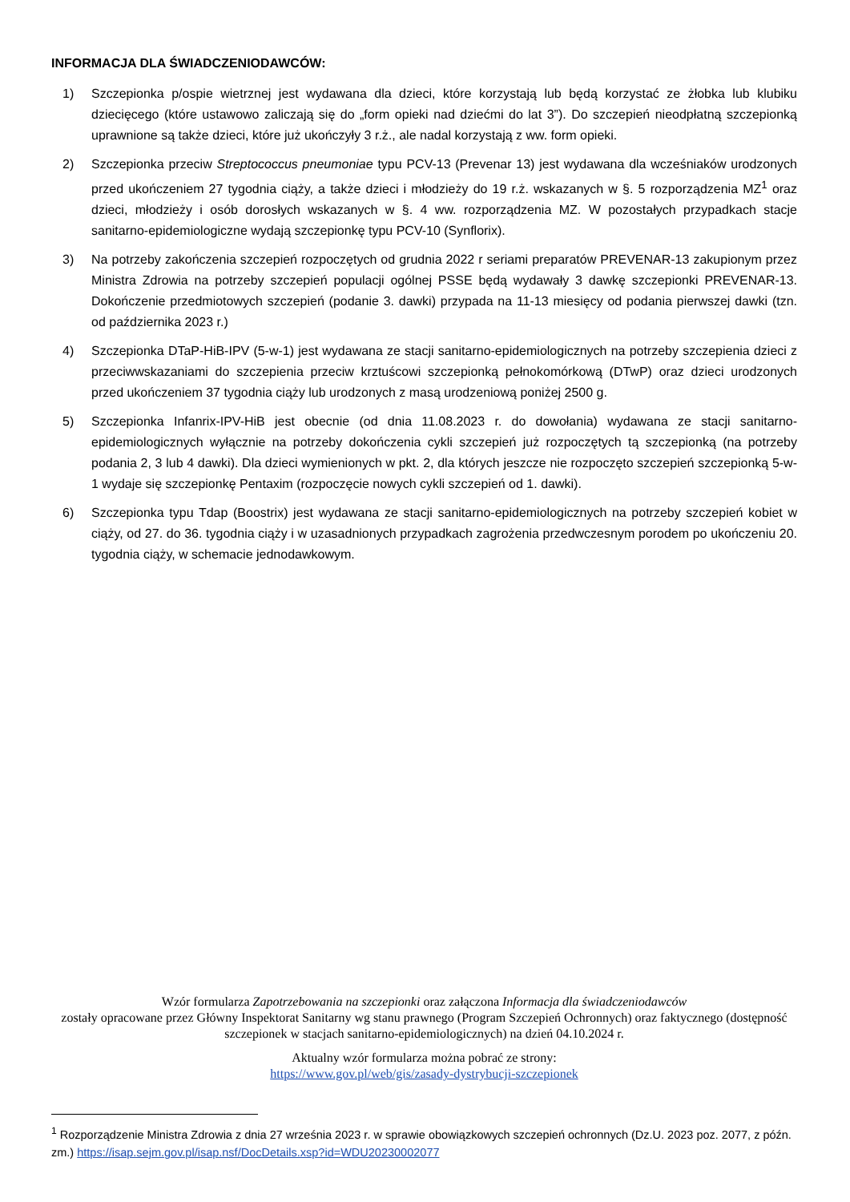INFORMACJA DLA ŚWIADCZENIODAWCÓW:
1) Szczepionka p/ospie wietrznej jest wydawana dla dzieci, które korzystają lub będą korzystać ze żłobka lub klubiku dziecięcego (które ustawowo zaliczają się do „form opieki nad dziećmi do lat 3”). Do szczepień nieodpłatną szczepionką uprawnione są także dzieci, które już ukończyły 3 r.ż., ale nadal korzystają z ww. form opieki.
2) Szczepionka przeciw Streptococcus pneumoniae typu PCV-13 (Prevenar 13) jest wydawana dla wcześniaków urodzonych przed ukończeniem 27 tygodnia ciąży, a także dzieci i młodzieży do 19 r.ż. wskazanych w §. 5 rozporządzenia MZ<sup>1</sup> oraz dzieci, młodzieży i osób dorosłych wskazanych w §. 4 ww. rozporządzenia MZ. W pozostałych przypadkach stacje sanitarno-epidemiologiczne wydają szczepionkę typu PCV-10 (Synflorix).
3) Na potrzeby zakończenia szczepień rozpoczętych od grudnia 2022 r seriami preparatów PREVENAR-13 zakupionym przez Ministra Zdrowia na potrzeby szczepień populacji ogólnej PSSE będą wydawały 3 dawkę szczepionki PREVENAR-13. Dokończenie przedmiotowych szczepień (podanie 3. dawki) przypada na 11-13 miesięcy od podania pierwszej dawki (tzn. od października 2023 r.)
4) Szczepionka DTaP-HiB-IPV (5-w-1) jest wydawana ze stacji sanitarno-epidemiologicznych na potrzeby szczepienia dzieci z przeciwwskazaniami do szczepienia przeciw krztuścowi szczepionką pełnokomórkową (DTwP) oraz dzieci urodzonych przed ukończeniem 37 tygodnia ciąży lub urodzonych z masą urodzeniową poniżej 2500 g.
5) Szczepionka Infanrix-IPV-HiB jest obecnie (od dnia 11.08.2023 r. do dowołania) wydawana ze stacji sanitarno-epidemiologicznych wyłącznie na potrzeby dokończenia cykli szczepień już rozpoczętych tą szczepionką (na potrzeby podania 2, 3 lub 4 dawki). Dla dzieci wymienionych w pkt. 2, dla których jeszcze nie rozpoczęto szczepień szczepionką 5-w-1 wydaje się szczepionkę Pentaxim (rozpoczęcie nowych cykli szczepień od 1. dawki).
6) Szczepionka typu Tdap (Boostrix) jest wydawana ze stacji sanitarno-epidemiologicznych na potrzeby szczepień kobiet w ciąży, od 27. do 36. tygodnia ciąży i w uzasadnionych przypadkach zagrożenia przedwczesnym porodem po ukończeniu 20. tygodnia ciąży, w schemacie jednodawkowym.
Wzór formularza Zapotrzebowania na szczepionki oraz załączona Informacja dla świadczeniodawców
zostały opracowane przez Główny Inspektorat Sanitarny wg stanu prawnego (Program Szczepień Ochronnych) oraz faktycznego (dostępność szczepionek w stacjach sanitarno-epidemiologicznych) na dzień 04.10.2024 r.
Aktualny wzór formularza można pobrać ze strony:
https://www.gov.pl/web/gis/zasady-dystrybucji-szczepionek
<sup>1</sup> Rozporządzenie Ministra Zdrowia z dnia 27 września 2023 r. w sprawie obowiązkowych szczepień ochronnych (Dz.U. 2023 poz. 2077, z późn. zm.) https://isap.sejm.gov.pl/isap.nsf/DocDetails.xsp?id=WDU20230002077